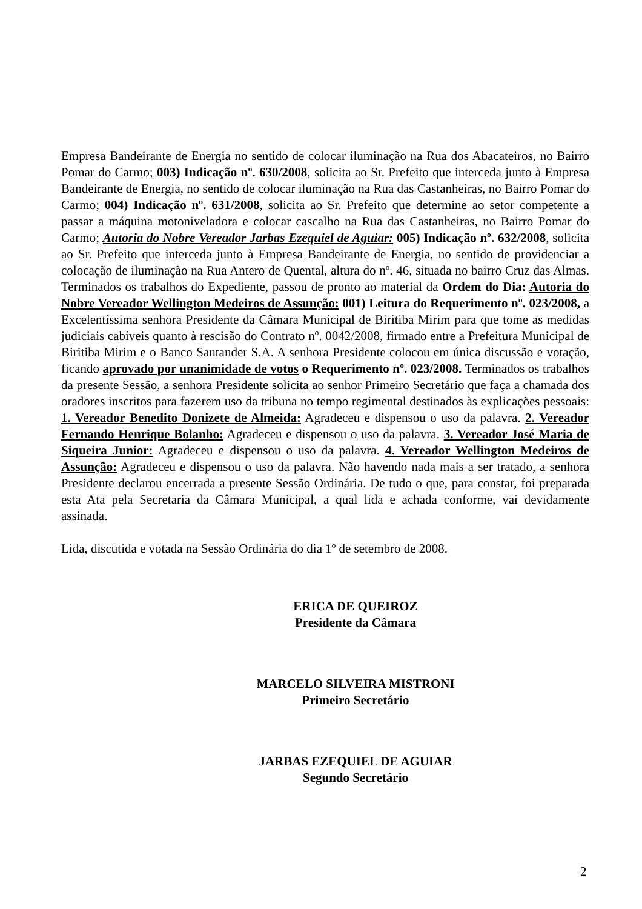Empresa Bandeirante de Energia no sentido de colocar iluminação na Rua dos Abacateiros, no Bairro Pomar do Carmo; 003) Indicação nº. 630/2008, solicita ao Sr. Prefeito que interceda junto à Empresa Bandeirante de Energia, no sentido de colocar iluminação na Rua das Castanheiras, no Bairro Pomar do Carmo; 004) Indicação nº. 631/2008, solicita ao Sr. Prefeito que determine ao setor competente a passar a máquina motoniveladora e colocar cascalho na Rua das Castanheiras, no Bairro Pomar do Carmo; Autoria do Nobre Vereador Jarbas Ezequiel de Aguiar: 005) Indicação nº. 632/2008, solicita ao Sr. Prefeito que interceda junto à Empresa Bandeirante de Energia, no sentido de providenciar a colocação de iluminação na Rua Antero de Quental, altura do nº. 46, situada no bairro Cruz das Almas. Terminados os trabalhos do Expediente, passou de pronto ao material da Ordem do Dia: Autoria do Nobre Vereador Wellington Medeiros de Assunção: 001) Leitura do Requerimento nº. 023/2008, a Excelentíssima senhora Presidente da Câmara Municipal de Biritiba Mirim para que tome as medidas judiciais cabíveis quanto à rescisão do Contrato nº. 0042/2008, firmado entre a Prefeitura Municipal de Biritiba Mirim e o Banco Santander S.A. A senhora Presidente colocou em única discussão e votação, ficando aprovado por unanimidade de votos o Requerimento nº. 023/2008. Terminados os trabalhos da presente Sessão, a senhora Presidente solicita ao senhor Primeiro Secretário que faça a chamada dos oradores inscritos para fazerem uso da tribuna no tempo regimental destinados às explicações pessoais: 1. Vereador Benedito Donizete de Almeida: Agradeceu e dispensou o uso da palavra. 2. Vereador Fernando Henrique Bolanho: Agradeceu e dispensou o uso da palavra. 3. Vereador José Maria de Siqueira Junior: Agradeceu e dispensou o uso da palavra. 4. Vereador Wellington Medeiros de Assunção: Agradeceu e dispensou o uso da palavra. Não havendo nada mais a ser tratado, a senhora Presidente declarou encerrada a presente Sessão Ordinária. De tudo o que, para constar, foi preparada esta Ata pela Secretaria da Câmara Municipal, a qual lida e achada conforme, vai devidamente assinada.
Lida, discutida e votada na Sessão Ordinária do dia 1º de setembro de 2008.
ERICA DE QUEIROZ
Presidente da Câmara
MARCELO SILVEIRA MISTRONI
Primeiro Secretário
JARBAS EZEQUIEL DE AGUIAR
Segundo Secretário
2